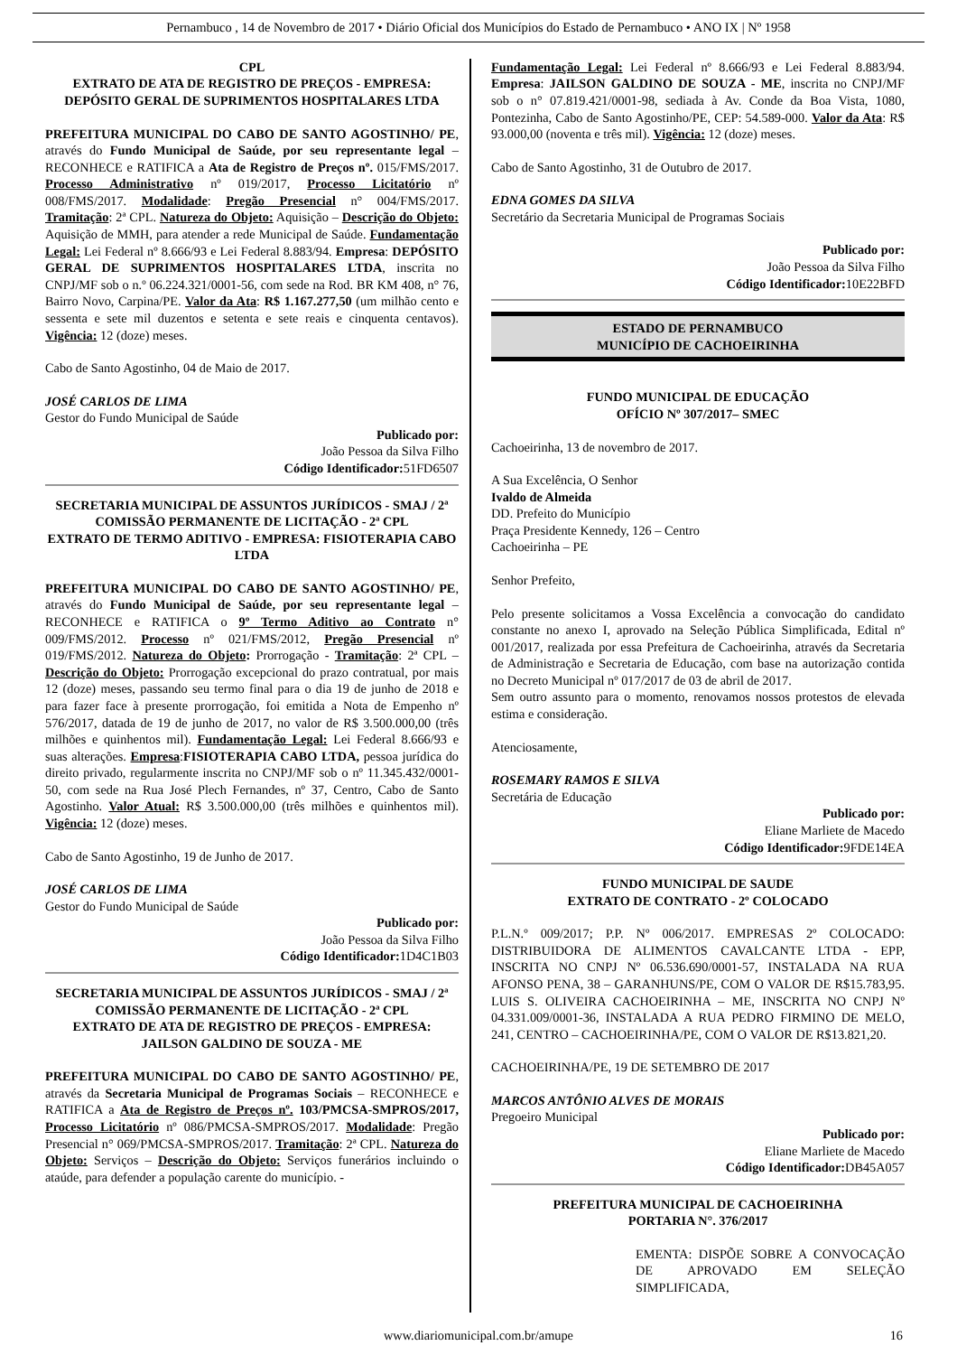Pernambuco , 14 de Novembro de 2017 • Diário Oficial dos Municípios do Estado de Pernambuco • ANO IX | Nº 1958
CPL
EXTRATO DE ATA DE REGISTRO DE PREÇOS - EMPRESA: DEPÓSITO GERAL DE SUPRIMENTOS HOSPITALARES LTDA
PREFEITURA MUNICIPAL DO CABO DE SANTO AGOSTINHO/ PE, através do Fundo Municipal de Saúde, por seu representante legal – RECONHECE e RATIFICA a Ata de Registro de Preços nº. 015/FMS/2017. Processo Administrativo nº 019/2017, Processo Licitatório nº 008/FMS/2017. Modalidade: Pregão Presencial n° 004/FMS/2017. Tramitação: 2ª CPL. Natureza do Objeto: Aquisição – Descrição do Objeto: Aquisição de MMH, para atender a rede Municipal de Saúde. Fundamentação Legal: Lei Federal nº 8.666/93 e Lei Federal 8.883/94. Empresa: DEPÓSITO GERAL DE SUPRIMENTOS HOSPITALARES LTDA, inscrita no CNPJ/MF sob o n.º 06.224.321/0001-56, com sede na Rod. BR KM 408, n° 76, Bairro Novo, Carpina/PE. Valor da Ata: R$ 1.167.277,50 (um milhão cento e sessenta e sete mil duzentos e setenta e sete reais e cinquenta centavos). Vigência: 12 (doze) meses.
Cabo de Santo Agostinho, 04 de Maio de 2017.
JOSÉ CARLOS DE LIMA
Gestor do Fundo Municipal de Saúde
Publicado por:
João Pessoa da Silva Filho
Código Identificador: 51FD6507
SECRETARIA MUNICIPAL DE ASSUNTOS JURÍDICOS - SMAJ / 2ª COMISSÃO PERMANENTE DE LICITAÇÃO - 2ª CPL
EXTRATO DE TERMO ADITIVO - EMPRESA: FISIOTERAPIA CABO LTDA
PREFEITURA MUNICIPAL DO CABO DE SANTO AGOSTINHO/ PE, através do Fundo Municipal de Saúde, por seu representante legal – RECONHECE e RATIFICA o 9º Termo Aditivo ao Contrato n° 009/FMS/2012. Processo nº 021/FMS/2012, Pregão Presencial nº 019/FMS/2012. Natureza do Objeto: Prorrogação - Tramitação: 2ª CPL – Descrição do Objeto: Prorrogação excepcional do prazo contratual, por mais 12 (doze) meses, passando seu termo final para o dia 19 de junho de 2018 e para fazer face à presente prorrogação, foi emitida a Nota de Empenho nº 576/2017, datada de 19 de junho de 2017, no valor de R$ 3.500.000,00 (três milhões e quinhentos mil). Fundamentação Legal: Lei Federal 8.666/93 e suas alterações. Empresa:FISIOTERAPIA CABO LTDA, pessoa jurídica do direito privado, regularmente inscrita no CNPJ/MF sob o nº 11.345.432/0001-50, com sede na Rua José Plech Fernandes, nº 37, Centro, Cabo de Santo Agostinho. Valor Atual: R$ 3.500.000,00 (três milhões e quinhentos mil). Vigência: 12 (doze) meses.
Cabo de Santo Agostinho, 19 de Junho de 2017.
JOSÉ CARLOS DE LIMA
Gestor do Fundo Municipal de Saúde
Publicado por:
João Pessoa da Silva Filho
Código Identificador: 1D4C1B03
SECRETARIA MUNICIPAL DE ASSUNTOS JURÍDICOS - SMAJ / 2ª COMISSÃO PERMANENTE DE LICITAÇÃO - 2ª CPL
EXTRATO DE ATA DE REGISTRO DE PREÇOS - EMPRESA: JAILSON GALDINO DE SOUZA - ME
PREFEITURA MUNICIPAL DO CABO DE SANTO AGOSTINHO/ PE, através da Secretaria Municipal de Programas Sociais – RECONHECE e RATIFICA a Ata de Registro de Preços nº. 103/PMCSA-SMPROS/2017, Processo Licitatório nº 086/PMCSA-SMPROS/2017. Modalidade: Pregão Presencial n° 069/PMCSA-SMPROS/2017. Tramitação: 2ª CPL. Natureza do Objeto: Serviços – Descrição do Objeto: Serviços funerários incluindo o ataúde, para defender a população carente do município. -
Fundamentação Legal: Lei Federal nº 8.666/93 e Lei Federal 8.883/94. Empresa: JAILSON GALDINO DE SOUZA - ME, inscrita no CNPJ/MF sob o n° 07.819.421/0001-98, sediada à Av. Conde da Boa Vista, 1080, Pontezinha, Cabo de Santo Agostinho/PE, CEP: 54.589-000. Valor da Ata: R$ 93.000,00 (noventa e três mil). Vigência: 12 (doze) meses.
Cabo de Santo Agostinho, 31 de Outubro de 2017.
EDNA GOMES DA SILVA
Secretário da Secretaria Municipal de Programas Sociais
Publicado por:
João Pessoa da Silva Filho
Código Identificador: 10E22BFD
ESTADO DE PERNAMBUCO
MUNICÍPIO DE CACHOEIRINHA
FUNDO MUNICIPAL DE EDUCAÇÃO
OFÍCIO Nº 307/2017– SMEC
Cachoeirinha, 13 de novembro de 2017.
A Sua Excelência, O Senhor
Ivaldo de Almeida
DD. Prefeito do Município
Praça Presidente Kennedy, 126 – Centro
Cachoeirinha – PE
Senhor Prefeito,
Pelo presente solicitamos a Vossa Excelência a convocação do candidato constante no anexo I, aprovado na Seleção Pública Simplificada, Edital nº 001/2017, realizada por essa Prefeitura de Cachoeirinha, através da Secretaria de Administração e Secretaria de Educação, com base na autorização contida no Decreto Municipal nº 017/2017 de 03 de abril de 2017.
Sem outro assunto para o momento, renovamos nossos protestos de elevada estima e consideração.
Atenciosamente,
ROSEMARY RAMOS E SILVA
Secretária de Educação
Publicado por:
Eliane Marliete de Macedo
Código Identificador: 9FDE14EA
FUNDO MUNICIPAL DE SAUDE
EXTRATO DE CONTRATO - 2º COLOCADO
P.L.N.º 009/2017; P.P. Nº 006/2017. EMPRESAS 2º COLOCADO: DISTRIBUIDORA DE ALIMENTOS CAVALCANTE LTDA - EPP, INSCRITA NO CNPJ Nº 06.536.690/0001-57, INSTALADA NA RUA AFONSO PENA, 38 – GARANHUNS/PE, COM O VALOR DE R$15.783,95. LUIS S. OLIVEIRA CACHOEIRINHA – ME, INSCRITA NO CNPJ Nº 04.331.009/0001-36, INSTALADA A RUA PEDRO FIRMINO DE MELO, 241, CENTRO – CACHOEIRINHA/PE, COM O VALOR DE R$13.821,20.
CACHOEIRINHA/PE, 19 DE SETEMBRO DE 2017
MARCOS ANTÔNIO ALVES DE MORAIS
Pregoeiro Municipal
Publicado por:
Eliane Marliete de Macedo
Código Identificador: DB45A057
PREFEITURA MUNICIPAL DE CACHOEIRINHA
PORTARIA N°. 376/2017
EMENTA: DISPÕE SOBRE A CONVOCAÇÃO DE APROVADO EM SELEÇÃO SIMPLIFICADA,
www.diariomunicipal.com.br/amupe 16